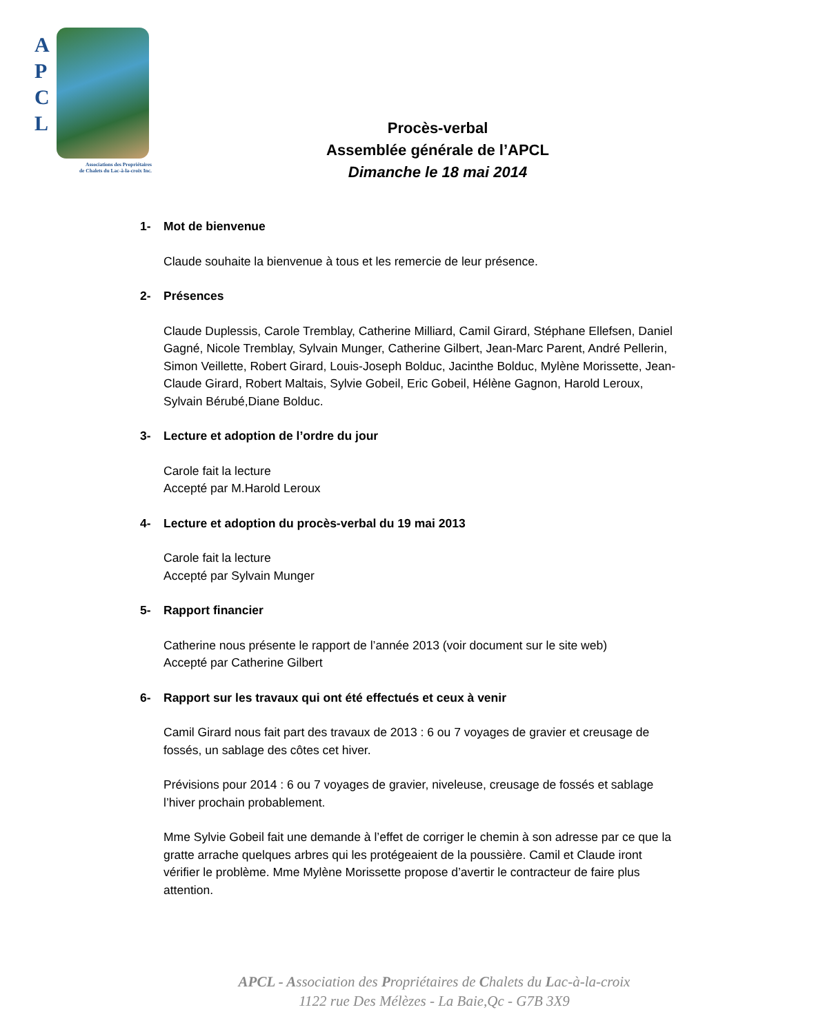A
P
C
L
Associations des Propriétaires
de Chalets du Lac-à-la-croix Inc.
Procès-verbal
Assemblée générale de l’APCL
Dimanche le 18 mai 2014
1- Mot de bienvenue
Claude souhaite la bienvenue à tous et les remercie de leur présence.
2- Présences
Claude Duplessis, Carole Tremblay, Catherine Milliard, Camil Girard, Stéphane Ellefsen, Daniel Gagné, Nicole Tremblay, Sylvain Munger, Catherine Gilbert, Jean-Marc Parent, André Pellerin, Simon Veillette, Robert Girard, Louis-Joseph Bolduc, Jacinthe Bolduc, Mylène Morissette, Jean-Claude Girard, Robert Maltais, Sylvie Gobeil, Eric Gobeil, Hélène Gagnon, Harold Leroux, Sylvain Bérubé,Diane Bolduc.
3- Lecture et adoption de l’ordre du jour
Carole fait la lecture
Accepté par M.Harold Leroux
4- Lecture et adoption du procès-verbal du 19 mai 2013
Carole fait la lecture
Accepté par Sylvain Munger
5- Rapport financier
Catherine nous présente le rapport de l’année 2013 (voir document sur le site web)
Accepté par Catherine Gilbert
6- Rapport sur les travaux qui ont été effectués et ceux à venir
Camil Girard nous fait part des travaux de 2013 : 6 ou 7 voyages de gravier et creusage de fossés, un sablage des côtes cet hiver.
Prévisions pour 2014 : 6 ou 7 voyages de gravier, niveleuse, creusage de fossés et sablage l’hiver prochain probablement.
Mme Sylvie Gobeil fait une demande à l’effet de corriger le chemin à son adresse par ce que la gratte arrache quelques arbres qui les protégeaient de la poussière. Camil et Claude iront vérifier le problème. Mme Mylène Morissette propose d’avertir le contracteur de faire plus attention.
APCL - Association des Propriétaires de Chalets du Lac-à-la-croix
1122 rue Des Mélèzes - La Baie,Qc - G7B 3X9